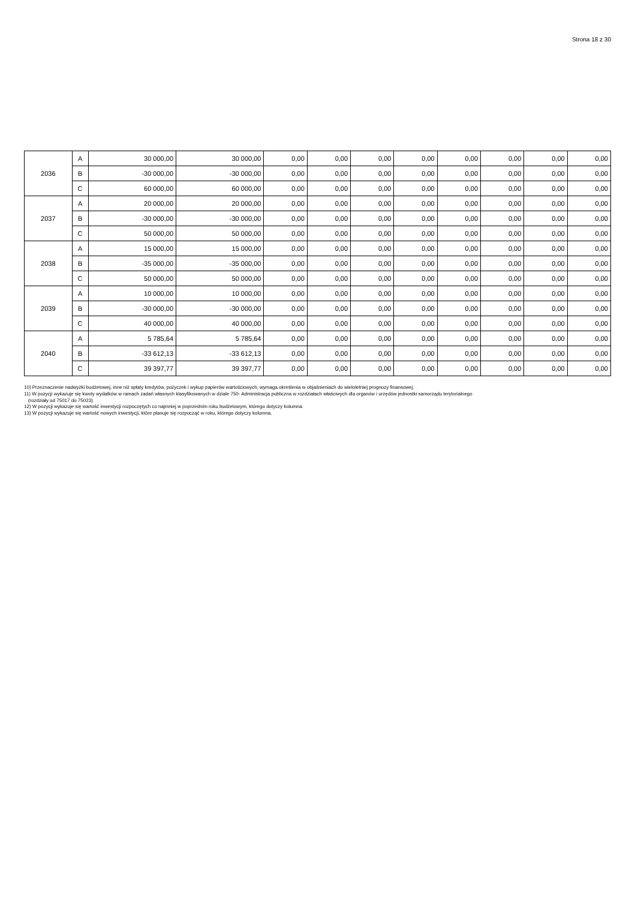Strona 18 z 30
| 2036 | A | 30 000,00 | 30 000,00 | 0,00 | 0,00 | 0,00 | 0,00 | 0,00 | 0,00 | 0,00 | 0,00 |
| | B | -30 000,00 | -30 000,00 | 0,00 | 0,00 | 0,00 | 0,00 | 0,00 | 0,00 | 0,00 | 0,00 |
| | C | 60 000,00 | 60 000,00 | 0,00 | 0,00 | 0,00 | 0,00 | 0,00 | 0,00 | 0,00 | 0,00 |
| 2037 | A | 20 000,00 | 20 000,00 | 0,00 | 0,00 | 0,00 | 0,00 | 0,00 | 0,00 | 0,00 | 0,00 |
| | B | -30 000,00 | -30 000,00 | 0,00 | 0,00 | 0,00 | 0,00 | 0,00 | 0,00 | 0,00 | 0,00 |
| | C | 50 000,00 | 50 000,00 | 0,00 | 0,00 | 0,00 | 0,00 | 0,00 | 0,00 | 0,00 | 0,00 |
| 2038 | A | 15 000,00 | 15 000,00 | 0,00 | 0,00 | 0,00 | 0,00 | 0,00 | 0,00 | 0,00 | 0,00 |
| | B | -35 000,00 | -35 000,00 | 0,00 | 0,00 | 0,00 | 0,00 | 0,00 | 0,00 | 0,00 | 0,00 |
| | C | 50 000,00 | 50 000,00 | 0,00 | 0,00 | 0,00 | 0,00 | 0,00 | 0,00 | 0,00 | 0,00 |
| 2039 | A | 10 000,00 | 10 000,00 | 0,00 | 0,00 | 0,00 | 0,00 | 0,00 | 0,00 | 0,00 | 0,00 |
| | B | -30 000,00 | -30 000,00 | 0,00 | 0,00 | 0,00 | 0,00 | 0,00 | 0,00 | 0,00 | 0,00 |
| | C | 40 000,00 | 40 000,00 | 0,00 | 0,00 | 0,00 | 0,00 | 0,00 | 0,00 | 0,00 | 0,00 |
| 2040 | A | 5 785,64 | 5 785,64 | 0,00 | 0,00 | 0,00 | 0,00 | 0,00 | 0,00 | 0,00 | 0,00 |
| | B | -33 612,13 | -33 612,13 | 0,00 | 0,00 | 0,00 | 0,00 | 0,00 | 0,00 | 0,00 | 0,00 |
| | C | 39 397,77 | 39 397,77 | 0,00 | 0,00 | 0,00 | 0,00 | 0,00 | 0,00 | 0,00 | 0,00 |
10) Przeznaczenie nadwyżki budżetowej, inne niż spłaty kredytów, pożyczek i wykup papierów wartościowych, wymaga określenia w objaśnieniach do wieloletniej prognozy finansowej.
11) W pozycji wykazuje się kwoty wydatków w ramach zadań własnych klasyfikowanych w dziale 750- Administracja publiczna w rozdziałach właściwych dla organów i urzędów jednostki samorządu terytorialnego
(rozdziały od 75017 do 75023).
12) W pozycji wykazuje się wartość inwestycji rozpoczętych co najmniej w poprzednim roku budżetowym, którego dotyczy kolumna.
13) W pozycji wykazuje się wartość nowych inwestycji, które planuje się rozpocząć w roku, którego dotyczy kolumna.